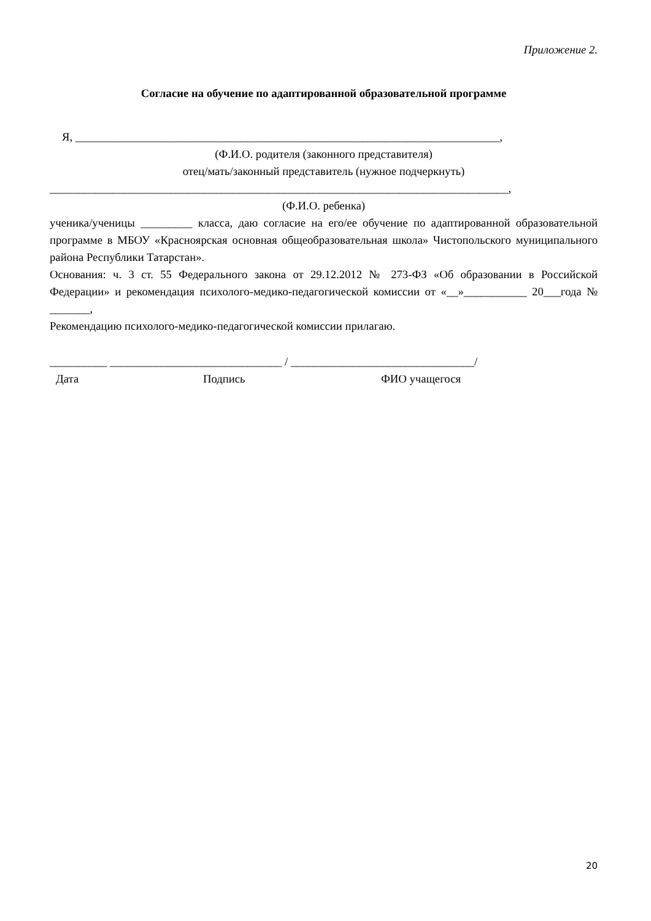Приложение 2.
Согласие на обучение по адаптированной образовательной программе
Я, __________________________________________________________________________,
(Ф.И.О. родителя (законного представителя)
отец/мать/законный представитель (нужное подчеркнуть)
________________________________________________________________________________,
(Ф.И.О. ребенка)
ученика/ученицы _________ класса, даю согласие на его/ее обучение по адаптированной образовательной программе в МБОУ «Красноярская основная общеобразовательная школа» Чистопольского муниципального района Республики Татарстан».
Основания: ч. 3 ст. 55 Федерального закона от 29.12.2012 № 273-ФЗ «Об образовании в Российской Федерации» и рекомендация психолого-медико-педагогической комиссии от «__»___________ 20___года № _______,
Рекомендацию психолого-медико-педагогической комиссии прилагаю.
__________ ______________________________ / ________________________________/
Дата Подпись ФИО учащегося
20